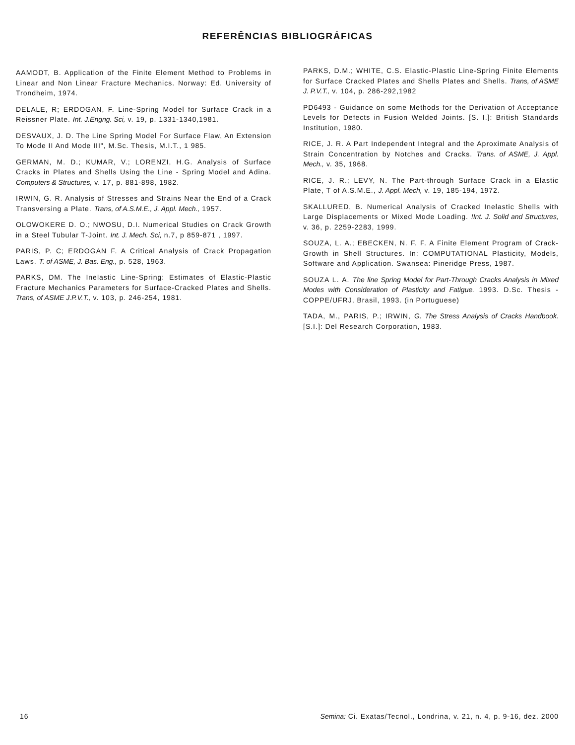REFERÊNCIAS BIBLIOGRÁFICAS
AAMODT, B. Application of the Finite Element Method to Problems in Linear and Non Linear Fracture Mechanics. Norway: Ed. University of Trondheim, 1974.
DELALE, R; ERDOGAN, F. Line-Spring Model for Surface Crack in a Reissner Plate. Int. J.Engng. Sci, v. 19, p. 1331-1340,1981.
DESVAUX, J. D. The Line Spring Model For Surface Flaw, An Extension To Mode II And Mode III", M.Sc. Thesis, M.I.T., 1 985.
GERMAN, M. D.; KUMAR, V.; LORENZI, H.G. Analysis of Surface Cracks in Plates and Shells Using the Line - Spring Model and Adina. Computers & Structures, v. 17, p. 881-898, 1982.
IRWIN, G. R. Analysis of Stresses and Strains Near the End of a Crack Transversing a Plate. Trans, of A.S.M.E., J. Appl. Mech., 1957.
OLOWOKERE D. O.; NWOSU, D.I. Numerical Studies on Crack Growth in a Steel Tubular T-Joint. Int. J. Mech. Sci, n.7, p 859-871 , 1997.
PARIS, P. C; ERDOGAN F. A Critical Analysis of Crack Propagation Laws. T. of ASME, J. Bas. Eng., p. 528, 1963.
PARKS, DM. The Inelastic Line-Spring: Estimates of Elastic-Plastic Fracture Mechanics Parameters for Surface-Cracked Plates and Shells. Trans, of ASME J.P.V.T., v. 103, p. 246-254, 1981.
PARKS, D.M.; WHITE, C.S. Elastic-Plastic Line-Spring Finite Elements for Surface Cracked Plates and Shells Plates and Shells. Trans, of ASME J. P.V.T., v. 104, p. 286-292,1982
PD6493 - Guidance on some Methods for the Derivation of Acceptance Levels for Defects in Fusion Welded Joints. [S. I.]: British Standards Institution, 1980.
RICE, J. R. A Part Independent Integral and the Aproximate Analysis of Strain Concentration by Notches and Cracks. Trans. of ASME, J. Appl. Mech., v. 35, 1968.
RICE, J. R.; LEVY, N. The Part-through Surface Crack in a Elastic Plate, T of A.S.M.E., J. Appl. Mech, v. 19, 185-194, 1972.
SKALLURED, B. Numerical Analysis of Cracked Inelastic Shells with Large Displacements or Mixed Mode Loading. !Int. J. Solid and Structures, v. 36, p. 2259-2283, 1999.
SOUZA, L. A.; EBECKEN, N. F. F. A Finite Element Program of Crack-Growth in Shell Structures. In: COMPUTATIONAL Plasticity, Models, Software and Application. Swansea: Pineridge Press, 1987.
SOUZA L. A. The line Spring Model for Part-Through Cracks Analysis in Mixed Modes with Consideration of Plasticity and Fatigue. 1993. D.Sc. Thesis - COPPE/UFRJ, Brasil, 1993. (in Portuguese)
TADA, M., PARIS, P.; IRWIN, G. The Stress Analysis of Cracks Handbook. [S.I.]: Del Research Corporation, 1983.
16 Semina: Ci. Exatas/Tecnol., Londrina, v. 21, n. 4, p. 9-16, dez. 2000